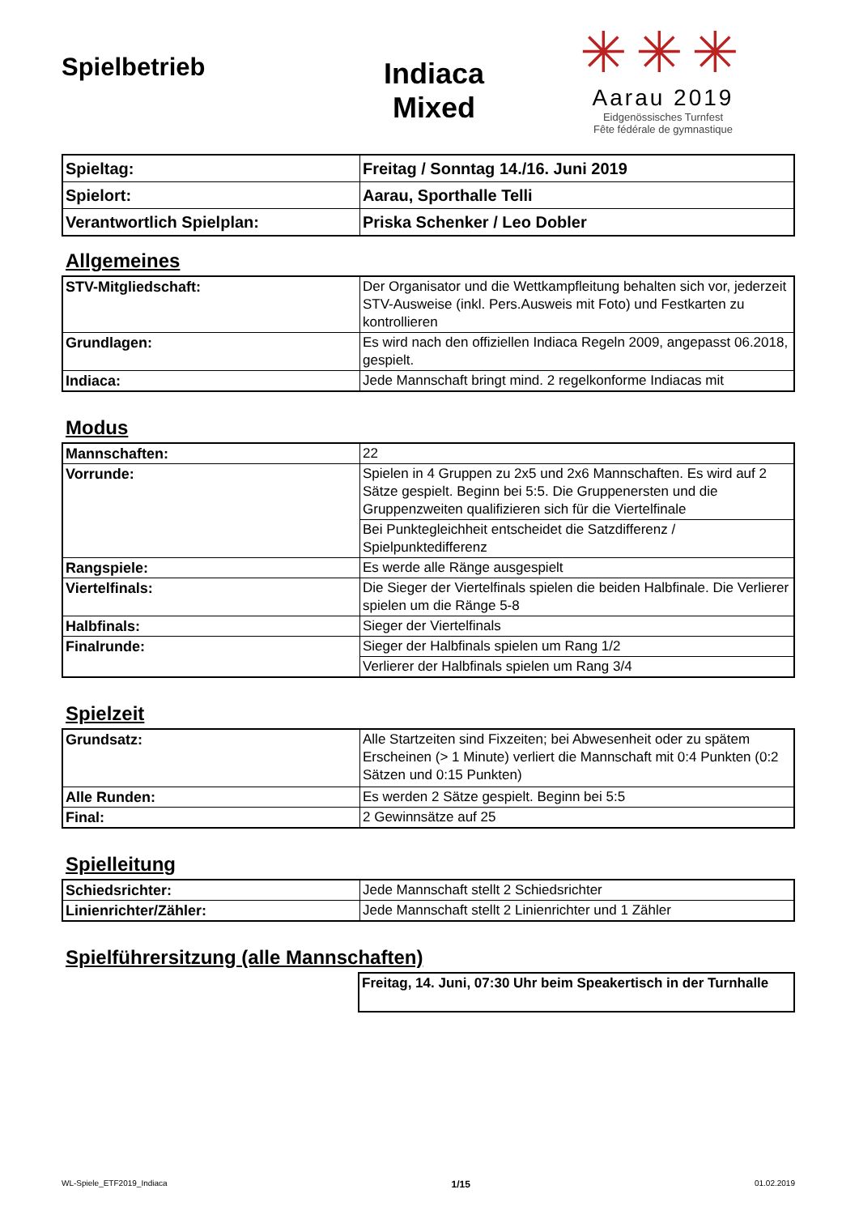Spielbetrieb
Indiaca
Mixed
✳✳✳
Aarau 2019
Eidgenössisches Turnfest
Fête fédérale de gymnastique
| Spieltag: | Freitag / Sonntag 14./16. Juni 2019 |
| Spielort: | Aarau, Sporthalle Telli |
| Verantwortlich Spielplan: | Priska Schenker / Leo Dobler |
Allgemeines
| STV-Mitgliedschaft: | Der Organisator und die Wettkampfleitung behalten sich vor, jederzeit STV-Ausweise (inkl. Pers.Ausweis mit Foto) und Festkarten zu kontrollieren |
| Grundlagen: | Es wird nach den offiziellen Indiaca Regeln 2009, angepasst 06.2018, gespielt. |
| Indiaca: | Jede Mannschaft bringt mind. 2 regelkonforme Indiacas mit |
Modus
| Mannschaften: | 22 |
| Vorrunde: | Spielen in 4 Gruppen zu 2x5 und 2x6 Mannschaften. Es wird auf 2 Sätze gespielt. Beginn bei 5:5. Die Gruppenersten und die Gruppenzweiten qualifizieren sich für die Viertelfinale |
| | Bei Punktegleichheit entscheidet die Satzdifferenz / Spielpunktedifferenz |
| Rangspiele: | Es werde alle Ränge ausgespielt |
| Viertelfinals: | Die Sieger der Viertelfinals spielen die beiden Halbfinale. Die Verlierer spielen um die Ränge 5-8 |
| Halbfinals: | Sieger der Viertelfinals |
| Finalrunde: | Sieger der Halbfinals spielen um Rang 1/2 |
| | Verlierer der Halbfinals spielen um Rang 3/4 |
Spielzeit
| Grundsatz: | Alle Startzeiten sind Fixzeiten; bei Abwesenheit oder zu spätem Erscheinen (> 1 Minute) verliert die Mannschaft mit 0:4 Punkten (0:2 Sätzen und 0:15 Punkten) |
| Alle Runden: | Es werden 2 Sätze gespielt. Beginn bei 5:5 |
| Final: | 2 Gewinnsätze auf 25 |
Spielleitung
| Schiedsrichter: | Jede Mannschaft stellt 2 Schiedsrichter |
| Linienrichter/Zähler: | Jede Mannschaft stellt 2 Linienrichter und 1 Zähler |
Spielführersitzung (alle Mannschaften)
Freitag, 14. Juni, 07:30 Uhr beim Speakertisch in der Turnhalle
WL-Spiele_ETF2019_Indiaca 1/15 01.02.2019